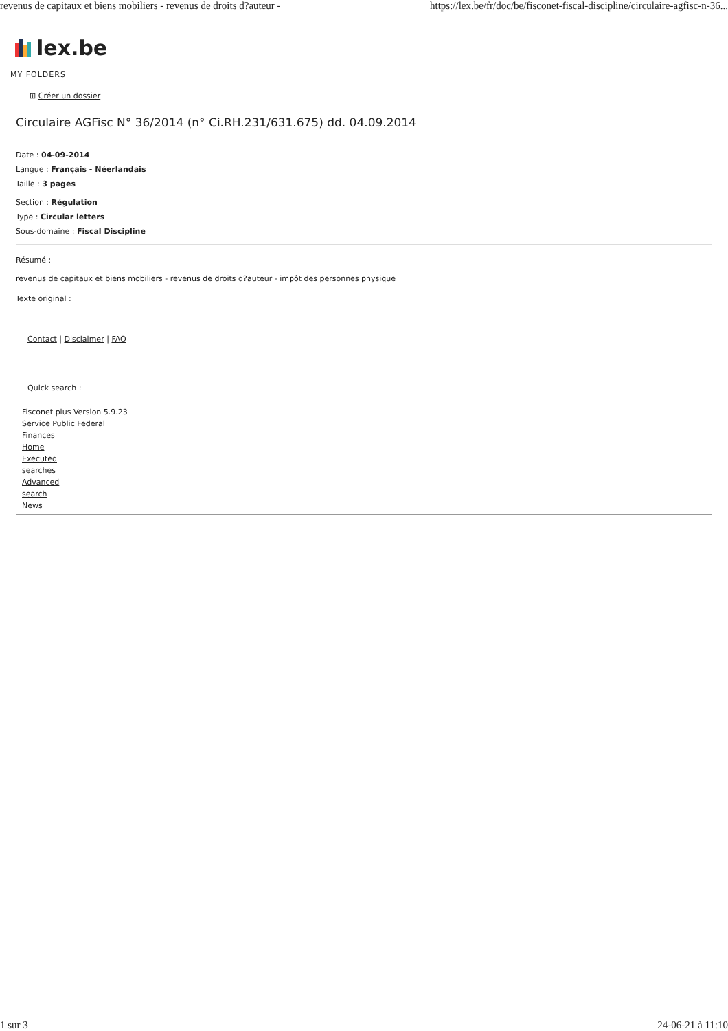revenus de capitaux et biens mobiliers - revenus de droits d?auteur - https://lex.be/fr/doc/be/fisconet-fiscal-discipline/circulaire-agfisc-n-36...
lex.be
MY FOLDERS
⊞ Créer un dossier
Circulaire AGFisc N° 36/2014 (n° Ci.RH.231/631.675) dd. 04.09.2014
Date : 04-09-2014
Langue : Français - Néerlandais
Taille : 3 pages
Section : Régulation
Type : Circular letters
Sous-domaine : Fiscal Discipline
Résumé :
revenus de capitaux et biens mobiliers - revenus de droits d?auteur - impôt des personnes physique
Texte original :
Contact | Disclaimer | FAQ
Quick search :
Fisconet plus Version 5.9.23
Service Public Federal
Finances
Home
Executed
searches
Advanced
search
News
1 sur 3 24-06-21 à 11:10